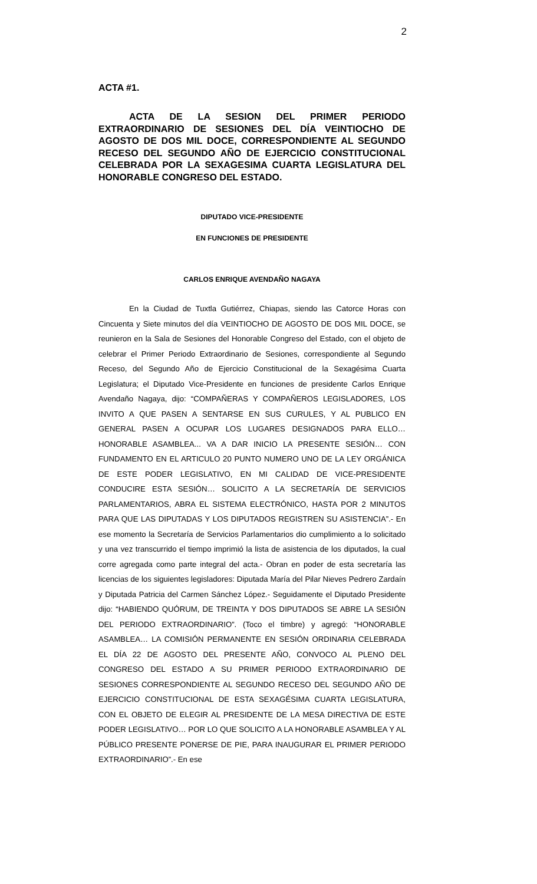2
ACTA #1.
ACTA DE LA SESION DEL PRIMER PERIODO EXTRAORDINARIO DE SESIONES DEL DÍA VEINTIOCHO DE AGOSTO DE DOS MIL DOCE, CORRESPONDIENTE AL SEGUNDO RECESO DEL SEGUNDO AÑO DE EJERCICIO CONSTITUCIONAL CELEBRADA POR LA SEXAGESIMA CUARTA LEGISLATURA DEL HONORABLE CONGRESO DEL ESTADO.
DIPUTADO VICE-PRESIDENTE
EN FUNCIONES DE PRESIDENTE
CARLOS ENRIQUE AVENDAÑO NAGAYA
En la Ciudad de Tuxtla Gutiérrez, Chiapas, siendo las Catorce Horas con Cincuenta y Siete minutos del día VEINTIOCHO DE AGOSTO DE DOS MIL DOCE, se reunieron en la Sala de Sesiones del Honorable Congreso del Estado, con el objeto de celebrar el Primer Periodo Extraordinario de Sesiones, correspondiente al Segundo Receso, del Segundo Año de Ejercicio Constitucional de la Sexagésima Cuarta Legislatura; el Diputado Vice-Presidente en funciones de presidente Carlos Enrique Avendaño Nagaya, dijo: “COMPAÑERAS Y COMPAÑEROS LEGISLADORES, LOS INVITO A QUE PASEN A SENTARSE EN SUS CURULES, Y AL PUBLICO EN GENERAL PASEN A OCUPAR LOS LUGARES DESIGNADOS PARA ELLO… HONORABLE ASAMBLEA... VA A DAR INICIO LA PRESENTE SESIÓN… CON FUNDAMENTO EN EL ARTICULO 20 PUNTO NUMERO UNO DE LA LEY ORGÁNICA DE ESTE PODER LEGISLATIVO, EN MI CALIDAD DE VICE-PRESIDENTE CONDUCIRE ESTA SESIÓN… SOLICITO A LA SECRETARÍA DE SERVICIOS PARLAMENTARIOS, ABRA EL SISTEMA ELECTRÓNICO, HASTA POR 2 MINUTOS PARA QUE LAS DIPUTADAS Y LOS DIPUTADOS REGISTREN SU ASISTENCIA”.- En ese momento la Secretaría de Servicios Parlamentarios dio cumplimiento a lo solicitado y una vez transcurrido el tiempo imprimió la lista de asistencia de los diputados, la cual corre agregada como parte integral del acta.- Obran en poder de esta secretaría las licencias de los siguientes legisladores: Diputada María del Pilar Nieves Pedrero Zardaín y Diputada Patricia del Carmen Sánchez López.- Seguidamente el Diputado Presidente dijo: “HABIENDO QUÓRUM, DE TREINTA Y DOS DIPUTADOS SE ABRE LA SESIÓN DEL PERIODO EXTRAORDINARIO”. (Toco el timbre) y agregó: “HONORABLE ASAMBLEA… LA COMISIÓN PERMANENTE EN SESIÓN ORDINARIA CELEBRADA EL DÍA 22 DE AGOSTO DEL PRESENTE AÑO, CONVOCO AL PLENO DEL CONGRESO DEL ESTADO A SU PRIMER PERIODO EXTRAORDINARIO DE SESIONES CORRESPONDIENTE AL SEGUNDO RECESO DEL SEGUNDO AÑO DE EJERCICIO CONSTITUCIONAL DE ESTA SEXAGÉSIMA CUARTA LEGISLATURA, CON EL OBJETO DE ELEGIR AL PRESIDENTE DE LA MESA DIRECTIVA DE ESTE PODER LEGISLATIVO… POR LO QUE SOLICITO A LA HONORABLE ASAMBLEA Y AL PÚBLICO PRESENTE PONERSE DE PIE, PARA INAUGURAR EL PRIMER PERIODO EXTRAORDINARIO”.- En ese